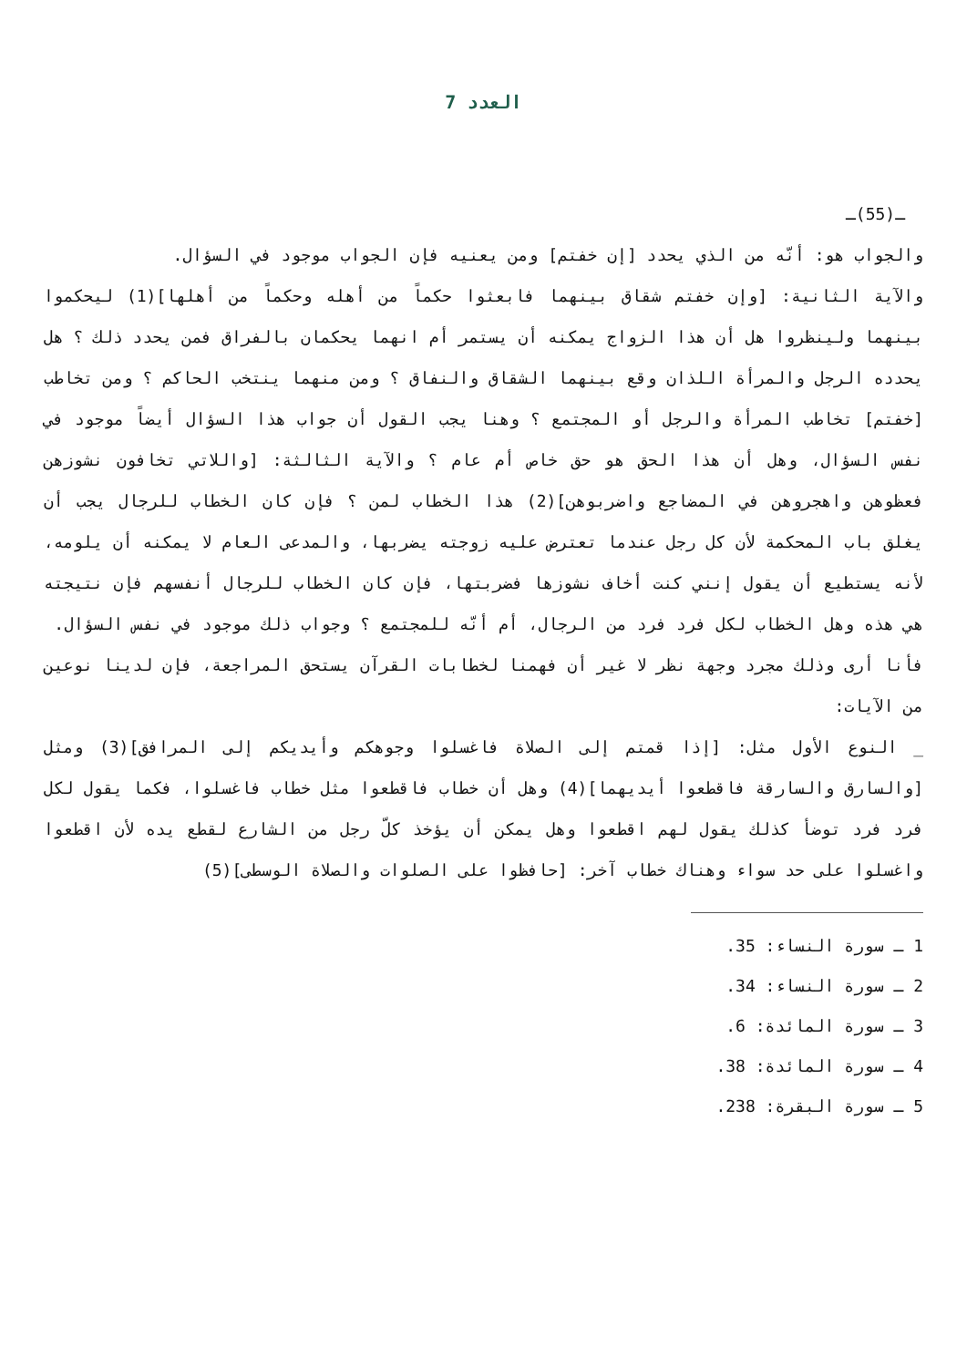العدد 7
ـ(55)ـ
والجواب هو: أنّه من الذي يحدد [إن خفتم] ومن يعنيه فإن الجواب موجود في السؤال.
والآية الثانية: [وإن خفتم شقاق بينهما فابعثوا حكماً من أهله وحكماً من أهلها](1) ليحكموا بينهما ولينظروا هل أن هذا الزواج يمكنه أن يستمر أم انهما يحكمان بالفراق فمن يحدد ذلك ؟ هل يحدده الرجل والمرأة اللذان وقع بينهما الشقاق والنفاق ؟ ومن منهما ينتخب الحاكم ؟ ومن تخاطب [خفتم] تخاطب المرأة والرجل أو المجتمع ؟ وهنا يجب القول أن جواب هذا السؤال أيضاً موجود في نفس السؤال، وهل أن هذا الحق هو حق خاص أم عام ؟ والآية الثالثة: [واللاتي تخافون نشوزهن فعظوهن واهجروهن في المضاجع واضربوهن](2) هذا الخطاب لمن ؟ فإن كان الخطاب للرجال يجب أن يغلق باب المحكمة لأن كل رجل عندما تعترض عليه زوجته يضربها، والمدعى العام لا يمكنه أن يلومه، لأنه يستطيع أن يقول إنني كنت أخاف نشوزها فضربتها، فإن كان الخطاب للرجال أنفسهم فإن نتيجته هي هذه وهل الخطاب لكل فرد فرد من الرجال، أم أنّه للمجتمع ؟ وجواب ذلك موجود في نفس السؤال.
فأنا أرى وذلك مجرد وجهة نظر لا غير أن فهمنا لخطابات القرآن يستحق المراجعة، فإن لدينا نوعين من الآيات:
_ النوع الأول مثل: [إذا قمتم إلى الصلاة فاغسلوا وجوهكم وأيديكم إلى المرافق](3) ومثل [والسارق والسارقة فاقطعوا أيديهما](4) وهل أن خطاب فاقطعوا مثل خطاب فاغسلوا، فكما يقول لكل فرد فرد توضأ كذلك يقول لهم اقطعوا وهل يمكن أن يؤخذ كلّ رجل من الشارع لقطع يده لأن اقطعوا واغسلوا على حد سواء وهناك خطاب آخر: [حافظوا على الصلوات والصلاة الوسطى](5)
1 ـ سورة النساء: 35.
2 ـ سورة النساء: 34.
3 ـ سورة المائدة: 6.
4 ـ سورة المائدة: 38.
5 ـ سورة البقرة: 238.